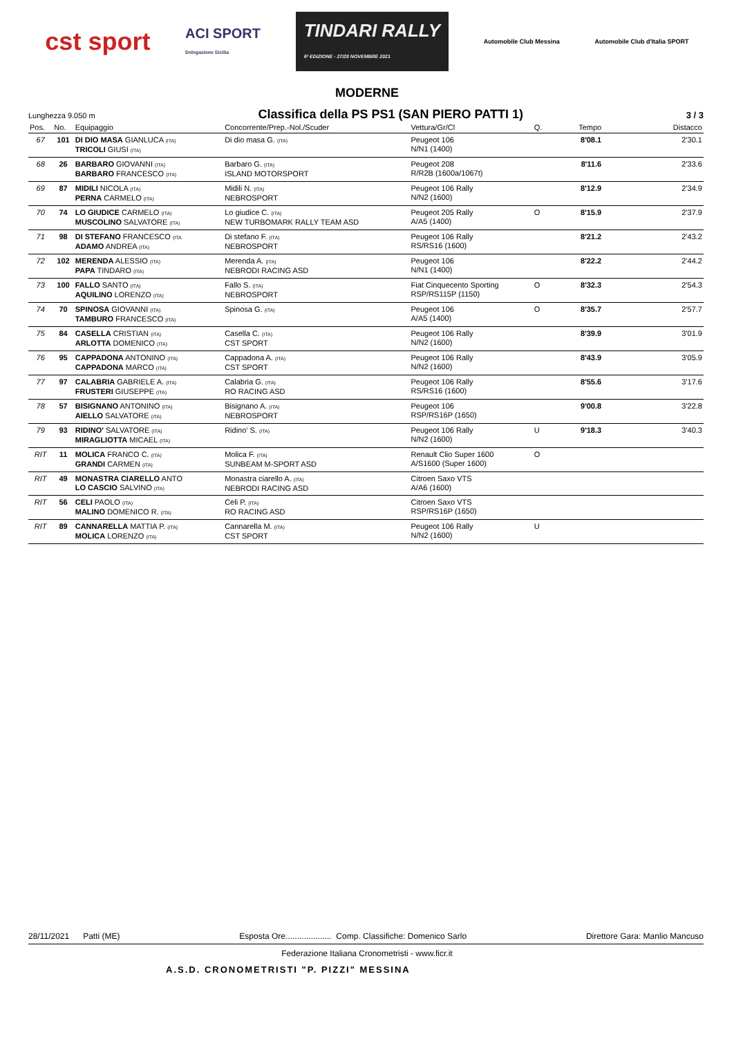cst sport ACI SPORT
Delegazione Sicilia TINDARI RALLY
6ª EDIZIONE - 27/28 NOVEMBRE 2021 Automobile Club Messina Automobile Club d'Italia SPORT
MODERNE
Lunghezza 9.050 m Classifica della PS PS1 (SAN PIERO PATTI 1) 3 / 3
| Pos. | No. | Equipaggio | Concorrente/Prep.-Nol./Scuder | Vettura/Gr/Cl | Q. | Tempo | Distacco |
| --- | --- | --- | --- | --- | --- | --- | --- |
| 67 | 101 | DI DIO MASA GIANLUCA (ITA) TRICOLI GIUSI (ITA) | Di dio masa G. (ITA) | Peugeot 106 N/N1 (1400) | | 8'08.1 | 2'30.1 |
| 68 | 26 | BARBARO GIOVANNI (ITA) BARBARO FRANCESCO (ITA) | Barbaro G. (ITA) ISLAND MOTORSPORT | Peugeot 208 R/R2B (1600a/1067t) | | 8'11.6 | 2'33.6 |
| 69 | 87 | MIDILI NICOLA (ITA) PERNA CARMELO (ITA) | Midili N. (ITA) NEBROSPORT | Peugeot 106 Rally N/N2 (1600) | | 8'12.9 | 2'34.9 |
| 70 | 74 | LO GIUDICE CARMELO (ITA) MUSCOLINO SALVATORE (ITA) | Lo giudice C. (ITA) NEW TURBOMARK RALLY TEAM ASD | Peugeot 205 Rally A/A5 (1400) | O | 8'15.9 | 2'37.9 |
| 71 | 98 | DI STEFANO FRANCESCO (ITA ADAMO ANDREA (ITA) | Di stefano F. (ITA) NEBROSPORT | Peugeot 106 Rally RS/RS16 (1600) | | 8'21.2 | 2'43.2 |
| 72 | 102 | MERENDA ALESSIO (ITA) PAPA TINDARO (ITA) | Merenda A. (ITA) NEBRODI RACING ASD | Peugeot 106 N/N1 (1400) | | 8'22.2 | 2'44.2 |
| 73 | 100 | FALLO SANTO (ITA) AQUILINO LORENZO (ITA) | Fallo S. (ITA) NEBROSPORT | Fiat Cinquecento Sporting RSP/RS115P (1150) | O | 8'32.3 | 2'54.3 |
| 74 | 70 | SPINOSA GIOVANNI (ITA) TAMBURO FRANCESCO (ITA) | Spinosa G. (ITA) | Peugeot 106 A/A5 (1400) | O | 8'35.7 | 2'57.7 |
| 75 | 84 | CASELLA CRISTIAN (ITA) ARLOTTA DOMENICO (ITA) | Casella C. (ITA) CST SPORT | Peugeot 106 Rally N/N2 (1600) | | 8'39.9 | 3'01.9 |
| 76 | 95 | CAPPADONA ANTONINO (ITA) CAPPADONA MARCO (ITA) | Cappadona A. (ITA) CST SPORT | Peugeot 106 Rally N/N2 (1600) | | 8'43.9 | 3'05.9 |
| 77 | 97 | CALABRIA GABRIELE A. (ITA) FRUSTERI GIUSEPPE (ITA) | Calabria G. (ITA) RO RACING ASD | Peugeot 106 Rally RS/RS16 (1600) | | 8'55.6 | 3'17.6 |
| 78 | 57 | BISIGNANO ANTONINO (ITA) AIELLO SALVATORE (ITA) | Bisignano A. (ITA) NEBROSPORT | Peugeot 106 RSP/RS16P (1650) | | 9'00.8 | 3'22.8 |
| 79 | 93 | RIDINO' SALVATORE (ITA) MIRAGLIOTTA MICAEL (ITA) | Ridino' S. (ITA) | Peugeot 106 Rally N/N2 (1600) | U | 9'18.3 | 3'40.3 |
| RIT | 11 | MOLICA FRANCO C. (ITA) GRANDI CARMEN (ITA) | Molica F. (ITA) SUNBEAM M-SPORT ASD | Renault Clio Super 1600 A/S1600 (Super 1600) | O | | |
| RIT | 49 | MONASTRA CIARELLO ANTO LO CASCIO SALVINO (ITA) | Monastra ciarello A. (ITA) NEBRODI RACING ASD | Citroen Saxo VTS A/A6 (1600) | | | |
| RIT | 56 | CELI PAOLO (ITA) MALINO DOMENICO R. (ITA) | Celi P. (ITA) RO RACING ASD | Citroen Saxo VTS RSP/RS16P (1650) | | | |
| RIT | 89 | CANNARELLA MATTIA P. (ITA) MOLICA LORENZO (ITA) | Cannarella M. (ITA) CST SPORT | Peugeot 106 Rally N/N2 (1600) | U | | |
28/11/2021 Patti (ME) Esposta Ore.................... Comp. Classifiche: Domenico Sarlo Direttore Gara: Manlio Mancuso
Federazione Italiana Cronometristi - www.ficr.it
A.S.D. CRONOMETRISTI "P. PIZZI" MESSINA